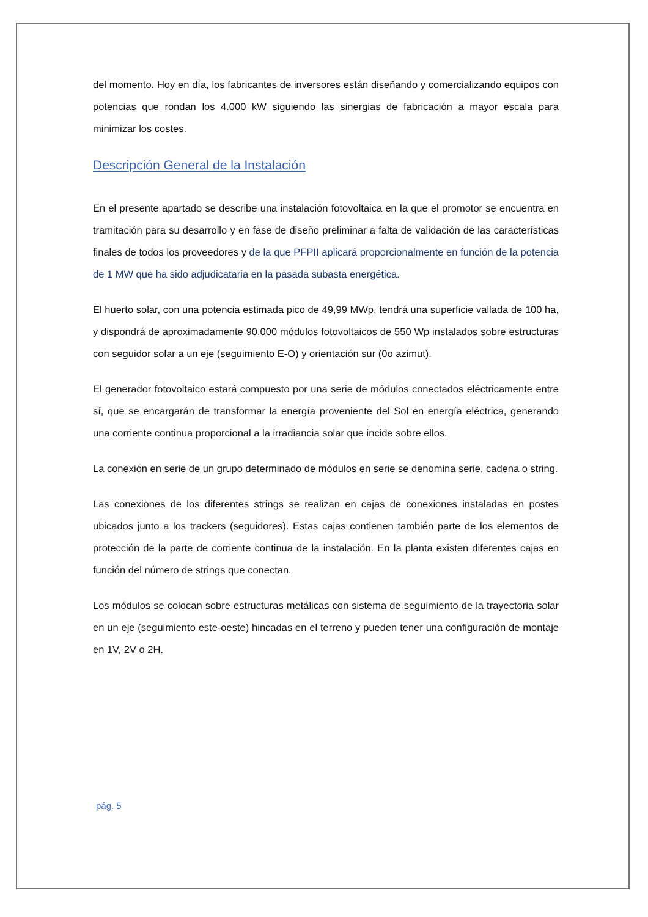del momento. Hoy en día, los fabricantes de inversores están diseñando y comercializando equipos con potencias que rondan los 4.000 kW siguiendo las sinergias de fabricación a mayor escala para minimizar los costes.
Descripción General de la Instalación
En el presente apartado se describe una instalación fotovoltaica en la que el promotor se encuentra en tramitación para su desarrollo y en fase de diseño preliminar a falta de validación de las características finales de todos los proveedores y de la que PFPII aplicará proporcionalmente en función de la potencia de 1 MW que ha sido adjudicataria en la pasada subasta energética.
El huerto solar, con una potencia estimada pico de 49,99 MWp, tendrá una superficie vallada de 100 ha, y dispondrá de aproximadamente 90.000 módulos fotovoltaicos de 550 Wp instalados sobre estructuras con seguidor solar a un eje (seguimiento E-O) y orientación sur (0o azimut).
El generador fotovoltaico estará compuesto por una serie de módulos conectados eléctricamente entre sí, que se encargarán de transformar la energía proveniente del Sol en energía eléctrica, generando una corriente continua proporcional a la irradiancia solar que incide sobre ellos.
La conexión en serie de un grupo determinado de módulos en serie se denomina serie, cadena o string.
Las conexiones de los diferentes strings se realizan en cajas de conexiones instaladas en postes ubicados junto a los trackers (seguidores). Estas cajas contienen también parte de los elementos de protección de la parte de corriente continua de la instalación. En la planta existen diferentes cajas en función del número de strings que conectan.
Los módulos se colocan sobre estructuras metálicas con sistema de seguimiento de la trayectoria solar en un eje (seguimiento este-oeste) hincadas en el terreno y pueden tener una configuración de montaje en 1V, 2V o 2H.
pág. 5